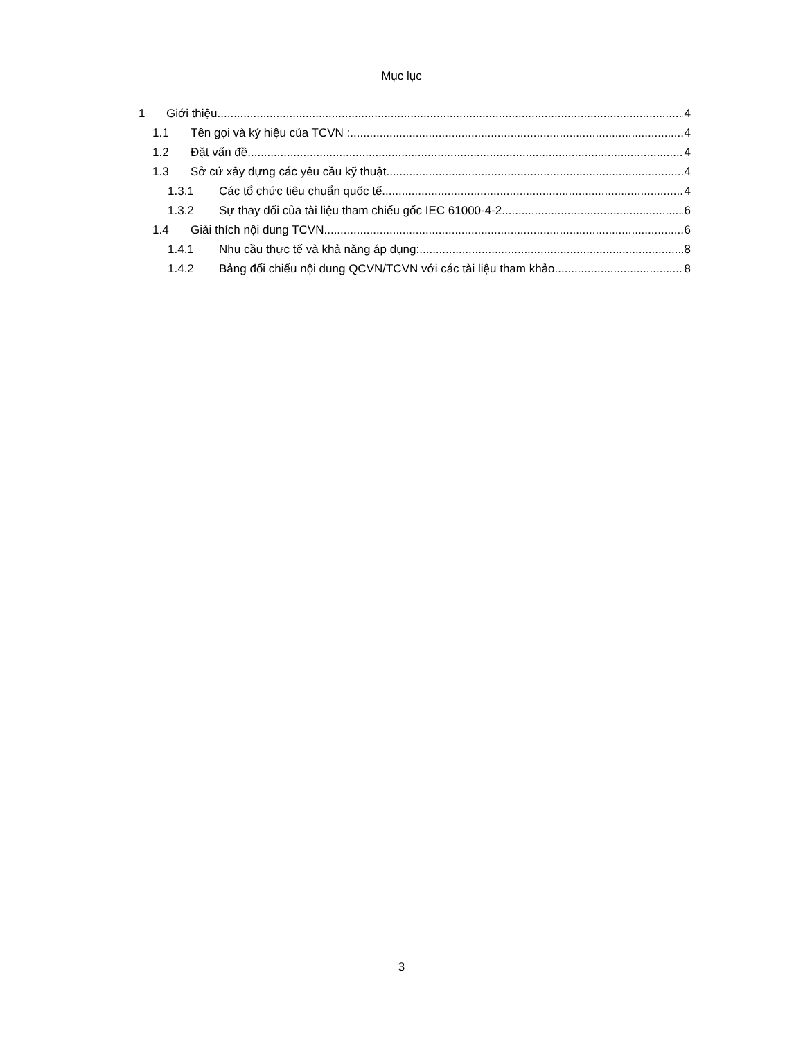Mục lục
1 Giới thiệu 4
1.1 Tên gọi và ký hiệu của TCVN : 4
1.2 Đặt vấn đề 4
1.3 Sở cứ xây dựng các yêu cầu kỹ thuật 4
1.3.1 Các tổ chức tiêu chuẩn quốc tế 4
1.3.2 Sự thay đổi của tài liệu tham chiếu gốc IEC 61000-4-2 6
1.4 Giải thích nội dung TCVN 6
1.4.1 Nhu cầu thực tế và khả năng áp dụng: 8
1.4.2 Bảng đối chiếu nội dung QCVN/TCVN với các tài liệu tham khảo 8
3